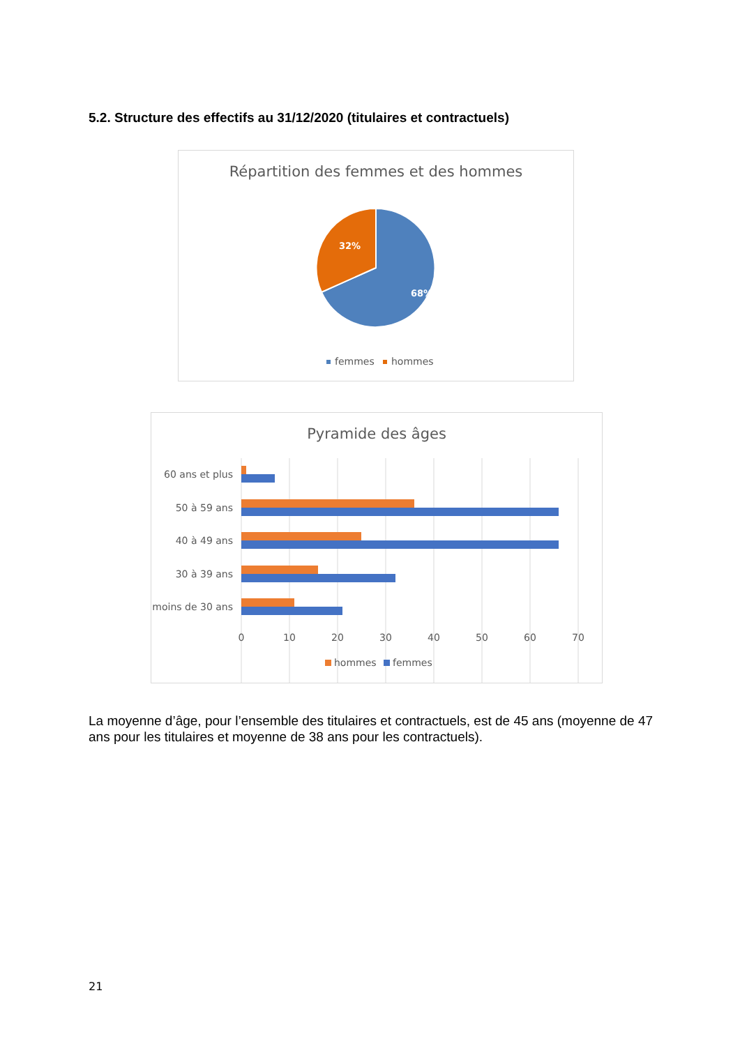5.2. Structure des effectifs au 31/12/2020 (titulaires et contractuels)
Répartition des femmes et des hommes
32%
68%
femmes
hommes
Pyramide des âges
60 ans et plus
50 à 59 ans
40 à 49 ans
30 à 39 ans
moins de 30 ans
0
10
20
30
40
50
60
70
hommes
femmes
La moyenne d’âge, pour l’ensemble des titulaires et contractuels, est de 45 ans (moyenne de 47 ans pour les titulaires et moyenne de 38 ans pour les contractuels).
21